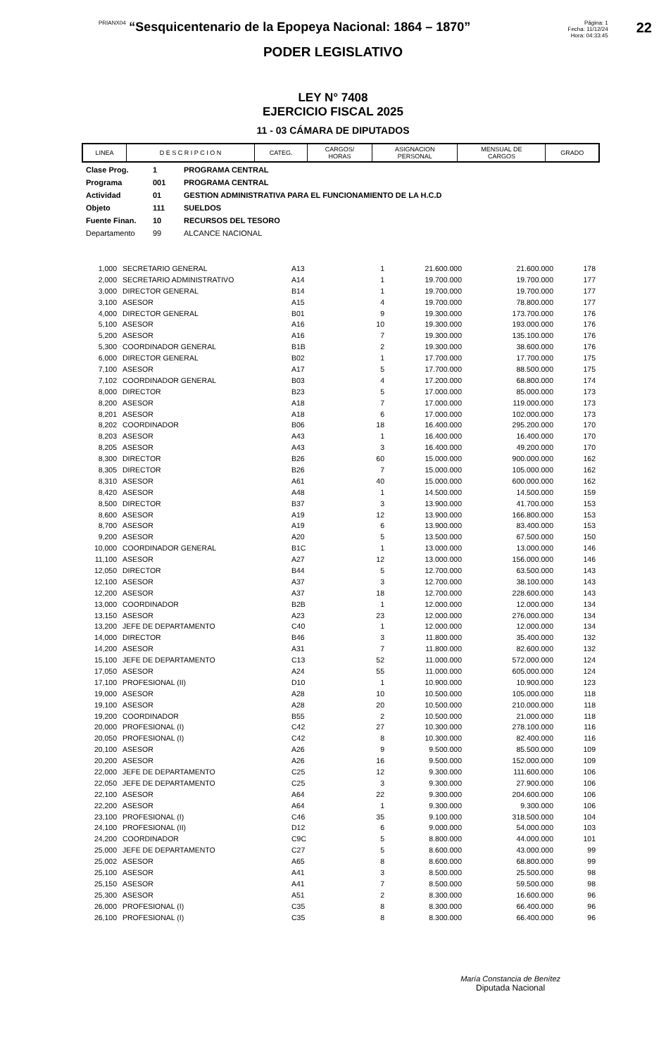PRIANX04 “Sesquicentenario de la Epopeya Nacional: 1864 – 1870”
Página: 1
Fecha: 11/12/24
Hora: 04:33:45
22
PODER LEGISLATIVO
LEY N° 7408
EJERCICIO FISCAL 2025
11 - 03 CÁMARA DE DIPUTADOS
| LINEA | D E S C R I P C I O N | CATEG. | CARGOS/ HORAS | ASIGNACION PERSONAL | MENSUAL DE CARGOS | GRADO |
| --- | --- | --- | --- | --- | --- | --- |
Clase Prog. 1 PROGRAMA CENTRAL
Programa 001 PROGRAMA CENTRAL
Actividad 01 GESTION ADMINISTRATIVA PARA EL FUNCIONAMIENTO DE LA H.C.D
Objeto 111 SUELDOS
Fuente Finan. 10 RECURSOS DEL TESORO
Departamento 99 ALCANCE NACIONAL
| 1,000 | SECRETARIO GENERAL | A13 | 1 | 21.600.000 | 21.600.000 | 178 |
| 2,000 | SECRETARIO ADMINISTRATIVO | A14 | 1 | 19.700.000 | 19.700.000 | 177 |
| 3,000 | DIRECTOR GENERAL | B14 | 1 | 19.700.000 | 19.700.000 | 177 |
| 3,100 | ASESOR | A15 | 4 | 19.700.000 | 78.800.000 | 177 |
| 4,000 | DIRECTOR GENERAL | B01 | 9 | 19.300.000 | 173.700.000 | 176 |
| 5,100 | ASESOR | A16 | 10 | 19.300.000 | 193.000.000 | 176 |
| 5,200 | ASESOR | A16 | 7 | 19.300.000 | 135.100.000 | 176 |
| 5,300 | COORDINADOR GENERAL | B1B | 2 | 19.300.000 | 38.600.000 | 176 |
| 6,000 | DIRECTOR GENERAL | B02 | 1 | 17.700.000 | 17.700.000 | 175 |
| 7,100 | ASESOR | A17 | 5 | 17.700.000 | 88.500.000 | 175 |
| 7,102 | COORDINADOR GENERAL | B03 | 4 | 17.200.000 | 68.800.000 | 174 |
| 8,000 | DIRECTOR | B23 | 5 | 17.000.000 | 85.000.000 | 173 |
| 8,200 | ASESOR | A18 | 7 | 17.000.000 | 119.000.000 | 173 |
| 8,201 | ASESOR | A18 | 6 | 17.000.000 | 102.000.000 | 173 |
| 8,202 | COORDINADOR | B06 | 18 | 16.400.000 | 295.200.000 | 170 |
| 8,203 | ASESOR | A43 | 1 | 16.400.000 | 16.400.000 | 170 |
| 8,205 | ASESOR | A43 | 3 | 16.400.000 | 49.200.000 | 170 |
| 8,300 | DIRECTOR | B26 | 60 | 15.000.000 | 900.000.000 | 162 |
| 8,305 | DIRECTOR | B26 | 7 | 15.000.000 | 105.000.000 | 162 |
| 8,310 | ASESOR | A61 | 40 | 15.000.000 | 600.000.000 | 162 |
| 8,420 | ASESOR | A48 | 1 | 14.500.000 | 14.500.000 | 159 |
| 8,500 | DIRECTOR | B37 | 3 | 13.900.000 | 41.700.000 | 153 |
| 8,600 | ASESOR | A19 | 12 | 13.900.000 | 166.800.000 | 153 |
| 8,700 | ASESOR | A19 | 6 | 13.900.000 | 83.400.000 | 153 |
| 9,200 | ASESOR | A20 | 5 | 13.500.000 | 67.500.000 | 150 |
| 10,000 | COORDINADOR GENERAL | B1C | 1 | 13.000.000 | 13.000.000 | 146 |
| 11,100 | ASESOR | A27 | 12 | 13.000.000 | 156.000.000 | 146 |
| 12,050 | DIRECTOR | B44 | 5 | 12.700.000 | 63.500.000 | 143 |
| 12,100 | ASESOR | A37 | 3 | 12.700.000 | 38.100.000 | 143 |
| 12,200 | ASESOR | A37 | 18 | 12.700.000 | 228.600.000 | 143 |
| 13,000 | COORDINADOR | B2B | 1 | 12.000.000 | 12.000.000 | 134 |
| 13,150 | ASESOR | A23 | 23 | 12.000.000 | 276.000.000 | 134 |
| 13,200 | JEFE DE DEPARTAMENTO | C40 | 1 | 12.000.000 | 12.000.000 | 134 |
| 14,000 | DIRECTOR | B46 | 3 | 11.800.000 | 35.400.000 | 132 |
| 14,200 | ASESOR | A31 | 7 | 11.800.000 | 82.600.000 | 132 |
| 15,100 | JEFE DE DEPARTAMENTO | C13 | 52 | 11.000.000 | 572.000.000 | 124 |
| 17,050 | ASESOR | A24 | 55 | 11.000.000 | 605.000.000 | 124 |
| 17,100 | PROFESIONAL (II) | D10 | 1 | 10.900.000 | 10.900.000 | 123 |
| 19,000 | ASESOR | A28 | 10 | 10.500.000 | 105.000.000 | 118 |
| 19,100 | ASESOR | A28 | 20 | 10.500.000 | 210.000.000 | 118 |
| 19,200 | COORDINADOR | B55 | 2 | 10.500.000 | 21.000.000 | 118 |
| 20,000 | PROFESIONAL (I) | C42 | 27 | 10.300.000 | 278.100.000 | 116 |
| 20,050 | PROFESIONAL (I) | C42 | 8 | 10.300.000 | 82.400.000 | 116 |
| 20,100 | ASESOR | A26 | 9 | 9.500.000 | 85.500.000 | 109 |
| 20,200 | ASESOR | A26 | 16 | 9.500.000 | 152.000.000 | 109 |
| 22,000 | JEFE DE DEPARTAMENTO | C25 | 12 | 9.300.000 | 111.600.000 | 106 |
| 22,050 | JEFE DE DEPARTAMENTO | C25 | 3 | 9.300.000 | 27.900.000 | 106 |
| 22,100 | ASESOR | A64 | 22 | 9.300.000 | 204.600.000 | 106 |
| 22,200 | ASESOR | A64 | 1 | 9.300.000 | 9.300.000 | 106 |
| 23,100 | PROFESIONAL (I) | C46 | 35 | 9.100.000 | 318.500.000 | 104 |
| 24,100 | PROFESIONAL (II) | D12 | 6 | 9.000.000 | 54.000.000 | 103 |
| 24,200 | COORDINADOR | C9C | 5 | 8.800.000 | 44.000.000 | 101 |
| 25,000 | JEFE DE DEPARTAMENTO | C27 | 5 | 8.600.000 | 43.000.000 | 99 |
| 25,002 | ASESOR | A65 | 8 | 8.600.000 | 68.800.000 | 99 |
| 25,100 | ASESOR | A41 | 3 | 8.500.000 | 25.500.000 | 98 |
| 25,150 | ASESOR | A41 | 7 | 8.500.000 | 59.500.000 | 98 |
| 25,300 | ASESOR | A51 | 2 | 8.300.000 | 16.600.000 | 96 |
| 26,000 | PROFESIONAL (I) | C35 | 8 | 8.300.000 | 66.400.000 | 96 |
| 26,100 | PROFESIONAL (I) | C35 | 8 | 8.300.000 | 66.400.000 | 96 |
María Constancia de Benítez
Diputada Nacional